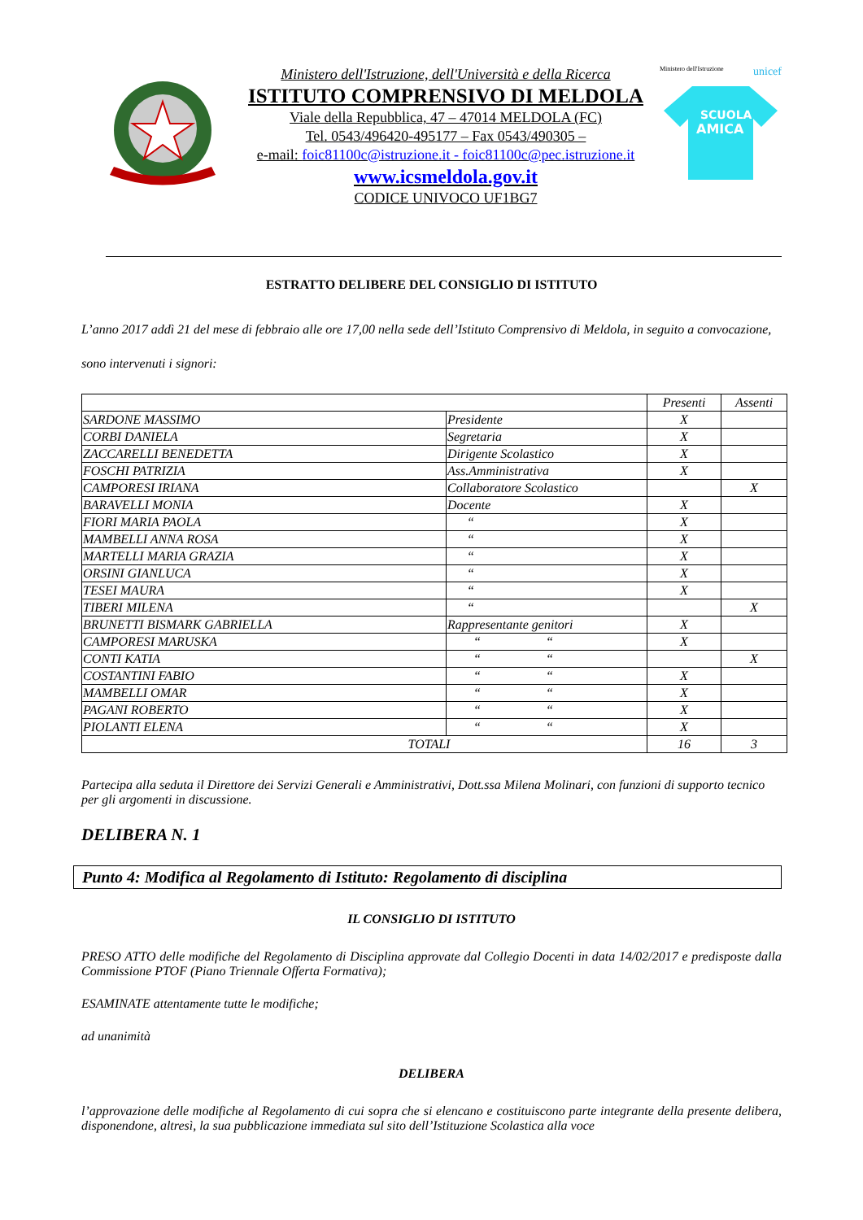Ministero dell'Istruzione, dell'Università e della Ricerca
ISTITUTO COMPRENSIVO DI MELDOLA
Viale della Repubblica, 47 – 47014 MELDOLA (FC)
Tel. 0543/496420-495177 – Fax 0543/490305 –
e-mail: foic81100c@istruzione.it - foic81100c@pec.istruzione.it
www.icsmeldola.gov.it
CODICE UNIVOCO UF1BG7
Ministero dell'Istruzione unicef
SCUOLA
AMICA
ESTRATTO DELIBERE DEL CONSIGLIO DI ISTITUTO
L’anno 2017 addì 21 del mese di febbraio alle ore 17,00 nella sede dell’Istituto Comprensivo di Meldola, in seguito a convocazione, sono intervenuti i signori:
| | | Presenti | Assenti |
| SARDONE MASSIMO | Presidente | X | |
| CORBI DANIELA | Segretaria | X | |
| ZACCARELLI BENEDETTA | Dirigente Scolastico | X | |
| FOSCHI PATRIZIA | Ass.Amministrativa | X | |
| CAMPORESI IRIANA | Collaboratore Scolastico | | X |
| BARAVELLI MONIA | Docente | X | |
| FIORI MARIA PAOLA | “ | X | |
| MAMBELLI ANNA ROSA | “ | X | |
| MARTELLI MARIA GRAZIA | “ | X | |
| ORSINI GIANLUCA | “ | X | |
| TESEI MAURA | “ | X | |
| TIBERI MILENA | “ | | X |
| BRUNETTI BISMARK GABRIELLA | Rappresentante genitori | X | |
| CAMPORESI MARUSKA | “ “ | X | |
| CONTI KATIA | “ “ | | X |
| COSTANTINI FABIO | “ “ | X | |
| MAMBELLI OMAR | “ “ | X | |
| PAGANI ROBERTO | “ “ | X | |
| PIOLANTI ELENA | “ “ | X | |
| TOTALI | | 16 | 3 |
Partecipa alla seduta il Direttore dei Servizi Generali e Amministrativi, Dott.ssa Milena Molinari, con funzioni di supporto tecnico per gli argomenti in discussione.
DELIBERA N. 1
Punto 4: Modifica al Regolamento di Istituto: Regolamento di disciplina
IL CONSIGLIO DI ISTITUTO
PRESO ATTO delle modifiche del Regolamento di Disciplina approvate dal Collegio Docenti in data 14/02/2017 e predisposte dalla Commissione PTOF (Piano Triennale Offerta Formativa);
ESAMINATE attentamente tutte le modifiche;
ad unanimità
DELIBERA
l’approvazione delle modifiche al Regolamento di cui sopra che si elencano e costituiscono parte integrante della presente delibera, disponendone, altresì, la sua pubblicazione immediata sul sito dell’Istituzione Scolastica alla voce